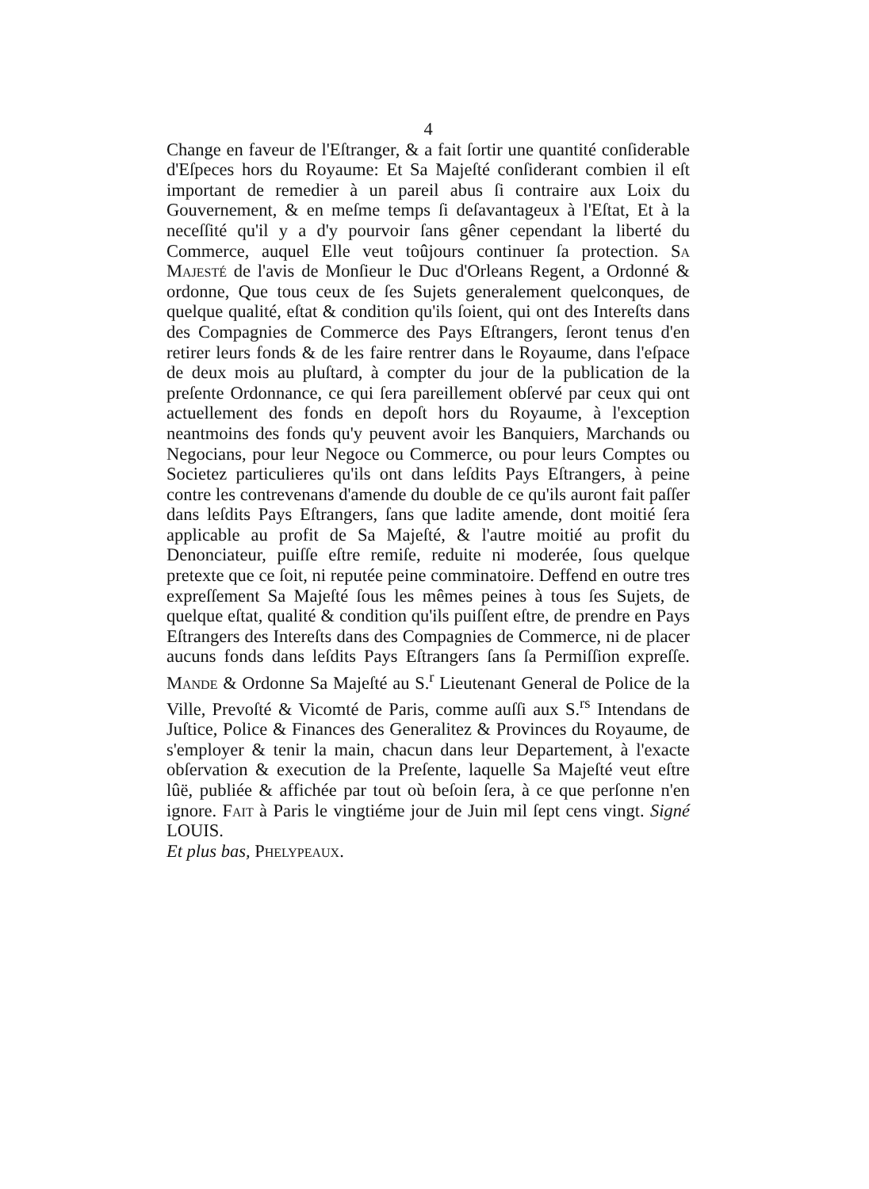4
Change en faveur de l'Eſtranger, & a fait ſortir une quantité conſiderable d'Eſpeces hors du Royaume: Et Sa Majeſté conſiderant combien il eſt important de remedier à un pareil abus ſi contraire aux Loix du Gouvernement, & en meſme temps ſi deſavantageux à l'Eſtat, Et à la neceſſité qu'il y a d'y pourvoir ſans gêner cependant la liberté du Commerce, auquel Elle veut toûjours continuer ſa protection. Sa Majesté de l'avis de Monſieur le Duc d'Orleans Regent, a Ordonné & ordonne, Que tous ceux de ſes Sujets generalement quelconques, de quelque qualité, eſtat & condition qu'ils ſoient, qui ont des Intereſts dans des Compagnies de Commerce des Pays Eſtrangers, ſeront tenus d'en retirer leurs fonds & de les faire rentrer dans le Royaume, dans l'eſpace de deux mois au pluſtard, à compter du jour de la publication de la preſente Ordonnance, ce qui ſera pareillement obſervé par ceux qui ont actuellement des fonds en depoſt hors du Royaume, à l'exception neantmoins des fonds qu'y peuvent avoir les Banquiers, Marchands ou Negocians, pour leur Negoce ou Commerce, ou pour leurs Comptes ou Societez particulieres qu'ils ont dans leſdits Pays Eſtrangers, à peine contre les contrevenans d'amende du double de ce qu'ils auront fait paſſer dans leſdits Pays Eſtrangers, ſans que ladite amende, dont moitié ſera applicable au profit de Sa Majeſté, & l'autre moitié au profit du Denonciateur, puiſſe eſtre remiſe, reduite ni moderée, ſous quelque pretexte que ce ſoit, ni reputée peine comminatoire. Deffend en outre tres expreſſement Sa Majeſté ſous les mêmes peines à tous ſes Sujets, de quelque eſtat, qualité & condition qu'ils puiſſent eſtre, de prendre en Pays Eſtrangers des Intereſts dans des Compagnies de Commerce, ni de placer aucuns fonds dans leſdits Pays Eſtrangers ſans ſa Permiſſion expreſſe. Mande & Ordonne Sa Majeſté au S.<sup>r</sup> Lieutenant General de Police de la Ville, Prevoſté & Vicomté de Paris, comme auſſi aux S.<sup>rs</sup> Intendans de Juſtice, Police & Finances des Generalitez & Provinces du Royaume, de s'employer & tenir la main, chacun dans leur Departement, à l'exacte obſervation & execution de la Preſente, laquelle Sa Majeſté veut eſtre lûë, publiée & affichée par tout où beſoin ſera, à ce que perſonne n'en ignore. Fait à Paris le vingtiéme jour de Juin mil ſept cens vingt. Signé LOUIS.
Et plus bas, Phelypeaux.